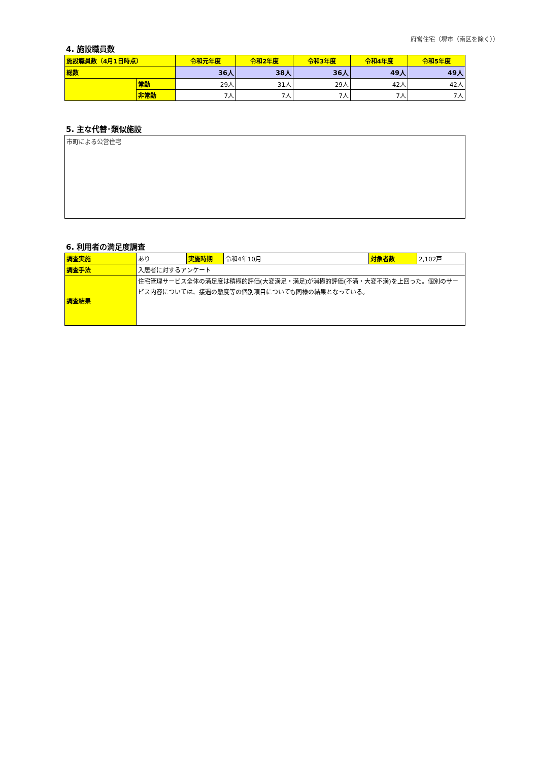府営住宅（堺市（南区を除く））
4. 施設職員数
| 施設職員数（4月1日時点） | | 令和元年度 | 令和2年度 | 令和3年度 | 令和4年度 | 令和5年度 |
| 総数 | | 36人 | 38人 | 36人 | 49人 | 49人 |
| | 常勤 | 29人 | 31人 | 29人 | 42人 | 42人 |
| | 非常勤 | 7人 | 7人 | 7人 | 7人 | 7人 |
5. 主な代替･類似施設
市町による公営住宅
6. 利用者の満足度調査
| 調査実施 | あり | 実施時期 | 令和4年10月 | 対象者数 | 2,102戸 |
| 調査手法 | 入居者に対するアンケート | | | | |
| 調査結果 | 住宅管理サービス全体の満足度は積極的評価(大変満足・満足)が消極的評価(不満・大変不満)を上回った。個別のサービス内容については、接遇の態度等の個別項目についても同様の結果となっている。 | | | | |